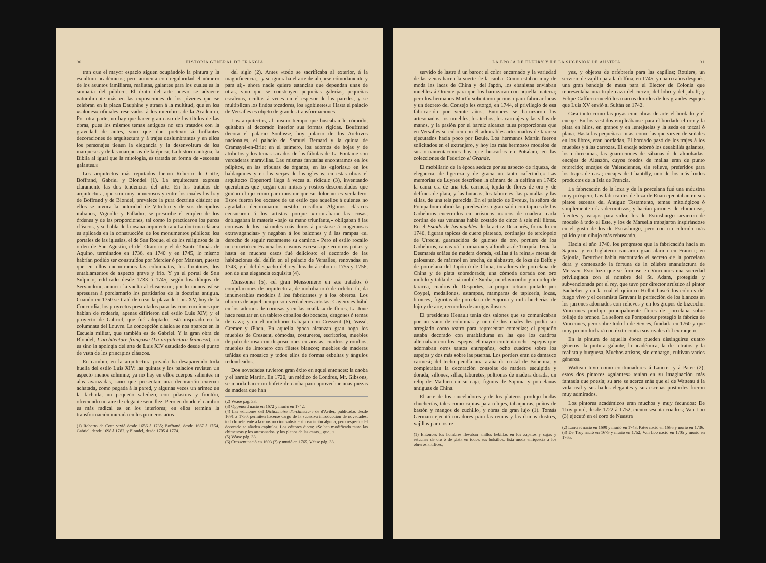90 HISTORIA GENERAL DE FRANCIA
tran que el mayor espacio siguen ocupándolo la pintura y la escultura académicas; pero aumenta con regularidad el número de los asuntos familiares, realistas, galantes para los cuales es la simpatía del público. El éxito del arte nuevo se advierte naturalmente más en las exposiciones de los jóvenes que se celebran en la plaza Dauphine y atraen á la multitud, que en los «salones» oficiales reservados á los miembros de la Academia. Por otra parte, no hay que hacer gran caso de los títulos de las obras, pues los mismos temas antiguos no son tratados con la gravedad de antes, sino que dan pretexto á brillantes decoraciones de arquitectura y á trajes deslumbrantes y en ellos los personajes tienen la elegancia y la desenvoltura de los marqueses y de las marquesas de la época. La historia antigua, la Biblia al igual que la mitología, es tratada en forma de «escenas galantes.»
Los arquitectos más reputados fueron Roberto de Cotte, Boffrand, Gabriel y Blondel (1). La arquitectura expresa claramente las dos tendencias del arte. En los tratados de arquitectura, que son muy numerosos y entre los cuales los hay de Boffrand y de Blondel, prevalece la pura doctrina clásica; en ellos se invoca la autoridad de Vitrubio y de sus discípulos italianos, Vignolle y Palladio, se prescribe el empleo de los órdenes y de las proporciones, tal como lo practicaron los puros clásicos, y se habla de la «sana arquitectura.» La doctrina clásica es aplicada en la construcción de los monumentos públicos; los portales de las iglesias, el de San Roque, el de los religiosos de la orden de San Agustín, el del Oratorio y el de Santo Tomás de Aquino, terminados en 1736, en 1740 y en 1745, lo mismo habrían podido ser construídos por Mercier ó por Mansart, puesto que en ellos encontramos las columnatas, los frontones, los entablamentos de aspecto grave y frío. Y ya el portal de San Sulpicio, edificado desde 1733 á 1745, según los dibujos de Servandoni, anuncia la vuelta al clasicismo; por lo menos así se apresuran á porclamarlo los partidarios de la doctrina antigua. Cuando en 1750 se trató de crear la plaza de Luis XV, hoy de la Concordia, los proyectos presentados para las construcciones que habían de rodearla, apenas difirieron del estilo Luis XIV; y el proyecto de Gabriel, que fué adoptado, está inspirado en la columnata del Louvre. La concepción clásica se nos aparece en la Escuela militar, que también es de Gabriel. Y la gran obra de Blondel, L'architecture française (La arquitectura francesa), no es sino la apología del arte de Luis XIV estudiado desde el punto de vista de los principios clásicos.
En cambio, en la arquitectura privada ha desaparecido toda huella del estilo Luis XIV: las quintas y los palacios revisten un aspecto menos solemne; ya no hay en ellos cuerpos salientes ni alas avanzadas, sino que presentan una decoración exterior achatada, como pegada á la pared, y algunas veces un arimez en la fachada, un pequeño saledizo, con pilastras y frontón, ofreciendo un aire de elegante sencillez. Pero en donde el cambio es más radical es en los interiores; en ellos termina la transformación iniciada en los primeros años
(1) Roberto de Cotte vivió desde 1656 á 1735; Boffrand, desde 1667 á 1754, Gabriel, desde 1698 á 1782, y Blondel, desde 1705 á 1774.
del siglo (2). Antes «todo se sacrificaba al exterior, á la magnificencia... y se ignoraba el arte de alojarse cómodamente y para sí;» ahora nadie quiere estancias que dependan unas de otras, sino que se construyen pequeñas galerías, pequeñas escaleras, ocultas á veces en el espesor de las paredes, y se multiplican los lindos tocadores, los «gabinetes.» Hasta el palacio de Versalles es objeto de grandes transformaciones.
Los arquitectos, al mismo tiempo que buscaban lo cómodo, quitaban al decorado interior sus formas rígidas. Bouffrand decora el palacio Soubisse, hoy palacio de los Archivos nacionales, el palacio de Samuel Bernard y la quinta de Cramayel-en-Brie; en el primero, los adornos de hojas y de atributos y los temas sacados de las fábulas de La Fontaine son verdaderas maravillas. Las mismas fantasías encontramos en los púlpitos, en las tribunas de órganos, en las «glorias,» en los baldaquines y en las verjas de las iglesias; en estas obras el arquitecto Oppenord llega á veces al ridículo (3), inventando querubines que juegan con mitras y rostros desconsolados que guiñan el ojo como para mostrar que su dolor no es verdadero. Estos fueron los excesos de un estilo que aquellos á quienes no agradaba denominaron «estilo rocallo.» Algunos clásicos censuraron á los artistas porque «torturaban» las cosas, doblegaban la materia «bajo su mano triunfante,» obligaban á las cornisas de los mármoles más duros á prestarse á «ingeniosas extravagancias» y negaban á los balcones y á las rampas «el derecho de seguir rectamente su camino.» Pero el estilo rocallo no cometió en Francia los mismos excesos que en otros países y hasta en muchos casos fué delicioso: el decorado de las habitaciones del delfín en el palacio de Versalles, renovadas en 1743, y el del despacho del rey llevado á cabo en 1755 y 1756, son de una elegancia exquisita (4).
Meissonier (5), «el gran Meissonier,» en sus tratados ó compilaciones de arquitectura, de mobiliario ó de orfebrería, da innumerables modelos á los fabricantes y á los obreros. Los obreros de aquel tiempo son verdaderos artistas: Cayeux es hábil en los adornos de cornisas y en las «caídas» de flores. La Joue hace resaltar en un tablero caballos desbocados, dragones ó temas de caza; y en el mobiliario trabajan con Cressent (6), Vassé, Cremer y Œben. En aquella época alcanzan gran boga los muebles de Cressent, cómodas, costureros, escritorios, muebles de palo de rosa con disposiciones en aristas, cuadros y rombos; muebles de limonero con filetes blancos; muebles de maderas teñidas en mosaico y todos ellos de formas esbeltas y ángulos redondeados.
Dos novedades tuvieron gran éxito en aquel entonces: la caoba y el barniz Martín. En 1720, un médico de Londres, Mr. Gibsons, se manda hacer un bufete de caoba para aprovechar unas piezas de madera que han
(2) Véase pág. 33.
(3) Oppenord nació en 1672 y murió en 1742.
(4) Las ediciones del Dictionnaire d'architecture de d'Aviler, publicadas desde 1691 á 1750, permiten hacerse cargo de la sucesiva introducción de novedades; todo lo referente á la construcción subsiste sin variación alguna, pero respecto del decorado se añaden capítulos. Los editores dicen: «Se han modificado tanto las chimeneas y los artesonados, y los planos de las casas... que...»
(5) Véase pág. 33.
(6) Cressent nació en 1693 (?) y murió en 1765. Véase pág. 33.
LA ÉPOCA DE FLEURY Y DE LA SUCESIÓN DE AUSTRIA 91
servido de lastre á un barco; el color encarnado y la variedad de las venas hacen la suerte de la caoba. Como estaban muy de moda las lacas de China y del Japón, los ebanistas enviaban muebles á Oriente para que los barnizaran con aquella materia; pero los hermanos Martín solicitaron permiso para fabricar lacas y un decreto del Consejo les otorgó, en 1744, el privilegio de esa fabricación por veinte años. Entonces se barnizaron los artesonados, los muebles, los techos, los carruajes y las sillas de manos, y la pasión por el barniz alcanza tales proporciones que en Versalles se cubren con él admirables artesonados de taracea ejecutados hacía poco por Boule. Los hermanos Martín fueron solicitados en el extranjero, y hoy los más hermosos modelos de sus ornamentaciones hay que buscarlos en Potsdam, en las colecciones de Federico el Grande.
El mobiliario de la época seduce por su aspecto de riqueza, de elegancia, de ligereza y de gracia un tanto «afectada.» Las memorias de Luynes describen la cámara de la delfina en 1745: la cama era de una tela carmesí, tejida de flores de oro y de delfines de plata, y las butacas, los taburetes, las pantallas y las sillas, de una tela parecida. En el palacio de Evreux, la señora de Pompadour cubrió las paredes de su gran salón con tapices de los Gobelinos encerrados en artísticos marcos de madera; cada cortina de sus ventanas había costado de cinco á seis mil libras. En el Estado de los muebles de la actriz Desmarés, formado en 1746, figuran tapices de cuero plateado, cortinajes de terciopelo de Utrecht, guarnecidos de galones de oro, portiers de los Gobelinos, camas «á la romana» y alfombras de Turquía. Tenía la Desmarés sofáes de madera dorada, «sillas á la reina,» mesas de palosanto, de mármol en brecha, de alabastro, de loza de Delft y de porcelana del Japón ó de China; tocadores de porcelana de China y de plata sobredorada; una cómoda dorada con oro molido y tabla de mármol de Sicilia, un clavicordio y un reloj de taracea, cuadros de Desportes, su propio retrato pintado por Coypel, medallones, estampas, mamparas de tapicería, lozas, bronces, figuritas de porcelana de Sajonia y mil chucherías de lujo y de arte, recuerdos de amigos ilustres.
El presidente Henault tenía dos salones que se comunicaban por un vano de columnas y uno de los cuales les podía ser arreglado como teatro para representar comedias; el pequeño estaba decorado con entabladuras en las que los cuadros alternaban con los espejos; el mayor contenía ocho espejos que adornaban otros tantos entrepaños, ocho cuadros sobre los espejos y dos más sobre las puertas. Los portiers eran de damasco carmesí; del techo pendía una araña de cristal de Bohemia, y completaban la decoración consolas de madera esculpida y dorada, sillones, sillas, taburetes, poltronas de madera dorada, un reloj de Mathieu en su caja, figuras de Sajonia y porcelanas antiguas de China.
El arte de los cinceladores y de los plateros produjo lindas chucherías, tales como cajitas para relojes, tabaqueras, puños de bastón y mangos de cuchillo, y obras de gran lujo (1). Tomás Germain ejecutó tocadores para las reinas y las damas ilustres, vajillas para los re-
(1) Entonces los hombres llevaban anillos hebillas en los zapatos y cajas y estuches de oro ó de plata en todos sus bolsillos. Esta moda enriquecía á los obreros artífices.
yes, y objetos de orfebrería para las capillas; Rottiers, un servicio de vajilla para la delfina, en 1745, y cuatro años después, una gran bandeja de mesa para el Elector de Colonia que representaba una triple caza del ciervo, del lobo y del jabalí; y Felipe Caffieri cinceló los marcos dorados de los grandes espejos que Luis XV envió al Sultán en 1742.
Casi tanto como las joyas eran obras de arte el bordado y el encaje. En los vestidos empleábanse para el bordado el oro y la plata en hilos, en granos y en lentejuelas y la seda en torzal ó plana. Hasta las pequeñas cintas, como las que sirven de señales en los libros, eran bordadas. El bordado pasó de los trajes á los muebles y á las carrozas. El encaje adornó los desabillés galantes, los cubrecamas, las guarniciones de sábanas ó de almohadas: encajes de Alenzón, cuyos fondos de mallas eran de punto retorcido; encajes de Valenciennes, sin relieve, preferidos para los trajes de casa; encajes de Chantilly, uno de los más lindos productos de la Isla de Francia.
La fabricación de la loza y de la porcelana fué una industria muy próspera. Los fabricantes de loza de Ruan ejecutaban en sus platos escenas del Antiguo Testamento, temas mitológicos ó simplemente orlas decorativas, y hacían jarrones de chimeneas, fuentes y vasijas para sidra; los de Estrasburgo sirvieron de modelo á todo el Este, y los de Marsella trabajaron inspirándose en el gusto de los de Estrasburgo, pero con un colorido más pálido y un dibujo más rebuscado.
Hacia el año 1740, los progresos que la fabricación hacía en Sajonia y en Inglaterra causaron gran alarma en Francia; en Sajonia, Bœttcher había encontrado el secreto de la porcelana dura y comenzado la fortuna de la célebre manufactura de Meissen. Esto hizo que se formase en Vincennes una sociedad privilegiada con el nombre del St. Adam, protegida y subvencionada por el rey, que tuvo por director artístico al pintor Bachelier y en la cual el químico Hellot buscó los colores del fuego vivo y el ceramista Gravant la perfección de los blancos en los jarrones adornados con relieves y en los grupos de bizcocho. Vincennes produjo principalmente flores de porcelana sobre follaje de bronce. La señora de Pompadour protegió la fábrica de Vincennes, pero sobre todo la de Sevres, fundada en 1760 y que muy pronto luchará con éxito contra sus rivales del extranjero.
En la pintura de aquella época pueden distinguirse cuatro géneros: la pintura galante, la académica, la de retratos y la realista y burguesa. Muchos artistas, sin embargo, cultivan varios géneros.
Watteau tuvo como continuadores á Lancret y á Pater (2); estos dos pintores «galantes» tenían en su imaginación más fantasía que poesía; su arte se acerca más que el de Watteau á la vida real y sus bailes elegantes y sus escenas pastoriles fueron muy admirados.
Los pintores académicos eran muchos y muy fecundos: De Troy pintó, desde 1722 á 1752, ciento sesenta cuadros; Van Loo (3) ejecutó en el coro de Nuestra
(2) Lancret nació en 1690 y murió en 1743; Pater nació en 1695 y murió en 1736.
(3) De Troy nació en 1679 y murió en 1752; Van Loo nació en 1705 y murió en 1765.